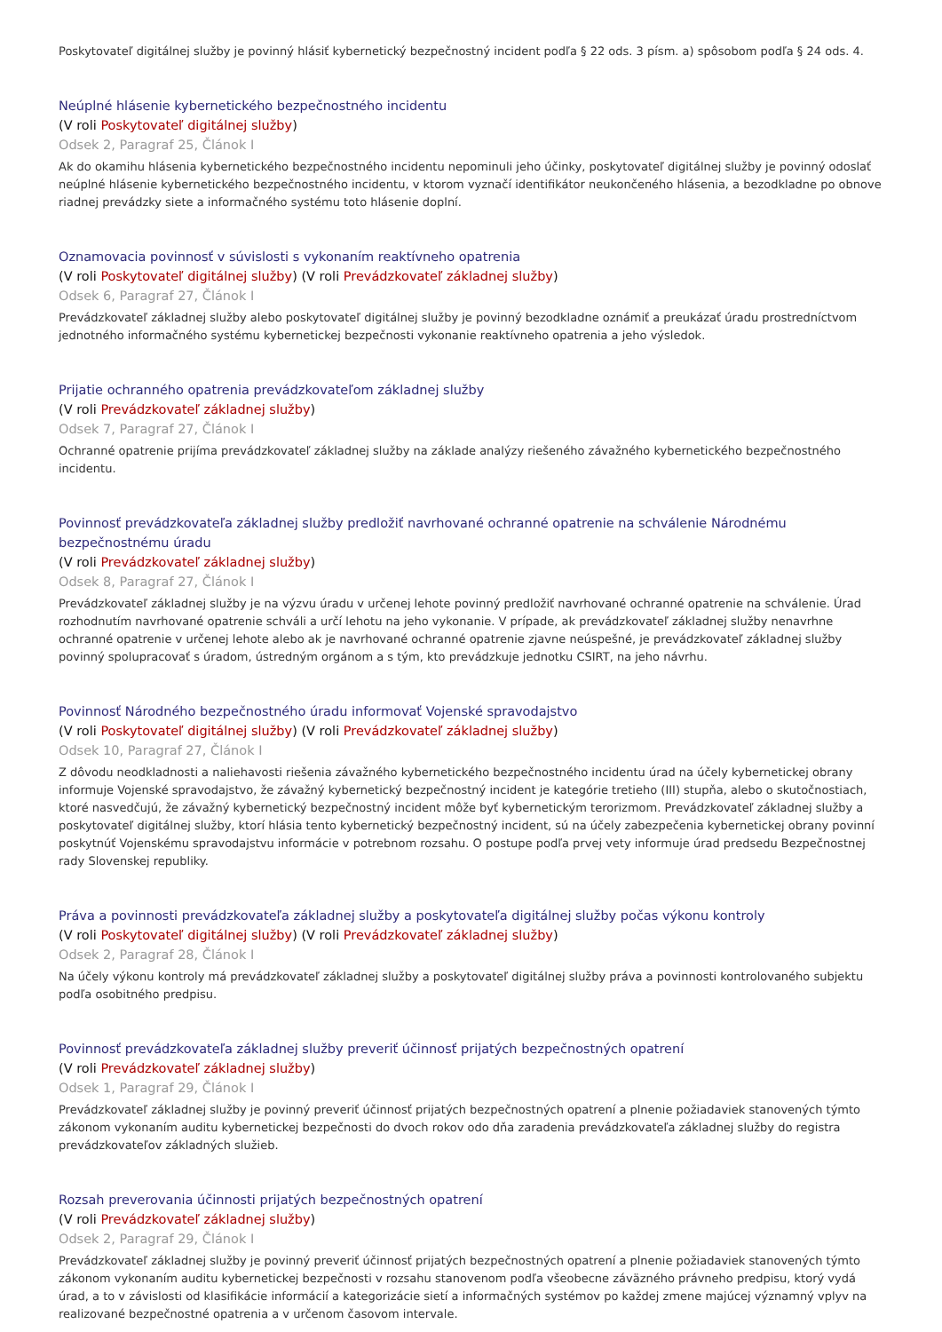Poskytovateľ digitálnej služby je povinný hlásiť kybernetický bezpečnostný incident podľa § 22 ods. 3 písm. a) spôsobom podľa § 24 ods. 4.
Neúplné hlásenie kybernetického bezpečnostného incidentu
(V roli Poskytovateľ digitálnej služby)
Odsek 2, Paragraf 25, Článok I
Ak do okamihu hlásenia kybernetického bezpečnostného incidentu nepominuli jeho účinky, poskytovateľ digitálnej služby je povinný odoslať neúplné hlásenie kybernetického bezpečnostného incidentu, v ktorom vyznačí identifikátor neukončeného hlásenia, a bezodkladne po obnove riadnej prevádzky siete a informačného systému toto hlásenie doplní.
Oznamovacia povinnosť v súvislosti s vykonaním reaktívneho opatrenia
(V roli Poskytovateľ digitálnej služby) (V roli Prevádzkovateľ základnej služby)
Odsek 6, Paragraf 27, Článok I
Prevádzkovateľ základnej služby alebo poskytovateľ digitálnej služby je povinný bezodkladne oznámiť a preukázať úradu prostredníctvom jednotného informačného systému kybernetickej bezpečnosti vykonanie reaktívneho opatrenia a jeho výsledok.
Prijatie ochranného opatrenia prevádzkovateľom základnej služby
(V roli Prevádzkovateľ základnej služby)
Odsek 7, Paragraf 27, Článok I
Ochranné opatrenie prijíma prevádzkovateľ základnej služby na základe analýzy riešeného závažného kybernetického bezpečnostného incidentu.
Povinnosť prevádzkovateľa základnej služby predložiť navrhované ochranné opatrenie na schválenie Národnému bezpečnostnému úradu
(V roli Prevádzkovateľ základnej služby)
Odsek 8, Paragraf 27, Článok I
Prevádzkovateľ základnej služby je na výzvu úradu v určenej lehote povinný predložiť navrhované ochranné opatrenie na schválenie. Úrad rozhodnutím navrhované opatrenie schváli a určí lehotu na jeho vykonanie. V prípade, ak prevádzkovateľ základnej služby nenavrhne ochranné opatrenie v určenej lehote alebo ak je navrhované ochranné opatrenie zjavne neúspešné, je prevádzkovateľ základnej služby povinný spolupracovať s úradom, ústredným orgánom a s tým, kto prevádzkuje jednotku CSIRT, na jeho návrhu.
Povinnosť Národného bezpečnostného úradu informovať Vojenské spravodajstvo
(V roli Poskytovateľ digitálnej služby) (V roli Prevádzkovateľ základnej služby)
Odsek 10, Paragraf 27, Článok I
Z dôvodu neodkladnosti a naliehavosti riešenia závažného kybernetického bezpečnostného incidentu úrad na účely kybernetickej obrany informuje Vojenské spravodajstvo, že závažný kybernetický bezpečnostný incident je kategórie tretieho (III) stupňa, alebo o skutočnostiach, ktoré nasvedčujú, že závažný kybernetický bezpečnostný incident môže byť kybernetickým terorizmom. Prevádzkovateľ základnej služby a poskytovateľ digitálnej služby, ktorí hlásia tento kybernetický bezpečnostný incident, sú na účely zabezpečenia kybernetickej obrany povinní poskytnúť Vojenskému spravodajstvu informácie v potrebnom rozsahu. O postupe podľa prvej vety informuje úrad predsedu Bezpečnostnej rady Slovenskej republiky.
Práva a povinnosti prevádzkovateľa základnej služby a poskytovateľa digitálnej služby počas výkonu kontroly
(V roli Poskytovateľ digitálnej služby) (V roli Prevádzkovateľ základnej služby)
Odsek 2, Paragraf 28, Článok I
Na účely výkonu kontroly má prevádzkovateľ základnej služby a poskytovateľ digitálnej služby práva a povinnosti kontrolovaného subjektu podľa osobitného predpisu.
Povinnosť prevádzkovateľa základnej služby preveriť účinnosť prijatých bezpečnostných opatrení
(V roli Prevádzkovateľ základnej služby)
Odsek 1, Paragraf 29, Článok I
Prevádzkovateľ základnej služby je povinný preveriť účinnosť prijatých bezpečnostných opatrení a plnenie požiadaviek stanovených týmto zákonom vykonaním auditu kybernetickej bezpečnosti do dvoch rokov odo dňa zaradenia prevádzkovateľa základnej služby do registra prevádzkovateľov základných služieb.
Rozsah preverovania účinnosti prijatých bezpečnostných opatrení
(V roli Prevádzkovateľ základnej služby)
Odsek 2, Paragraf 29, Článok I
Prevádzkovateľ základnej služby je povinný preveriť účinnosť prijatých bezpečnostných opatrení a plnenie požiadaviek stanovených týmto zákonom vykonaním auditu kybernetickej bezpečnosti v rozsahu stanovenom podľa všeobecne záväzného právneho predpisu, ktorý vydá úrad, a to v závislosti od klasifikácie informácií a kategorizácie sietí a informačných systémov po každej zmene majúcej významný vplyv na realizované bezpečnostné opatrenia a v určenom časovom intervale.